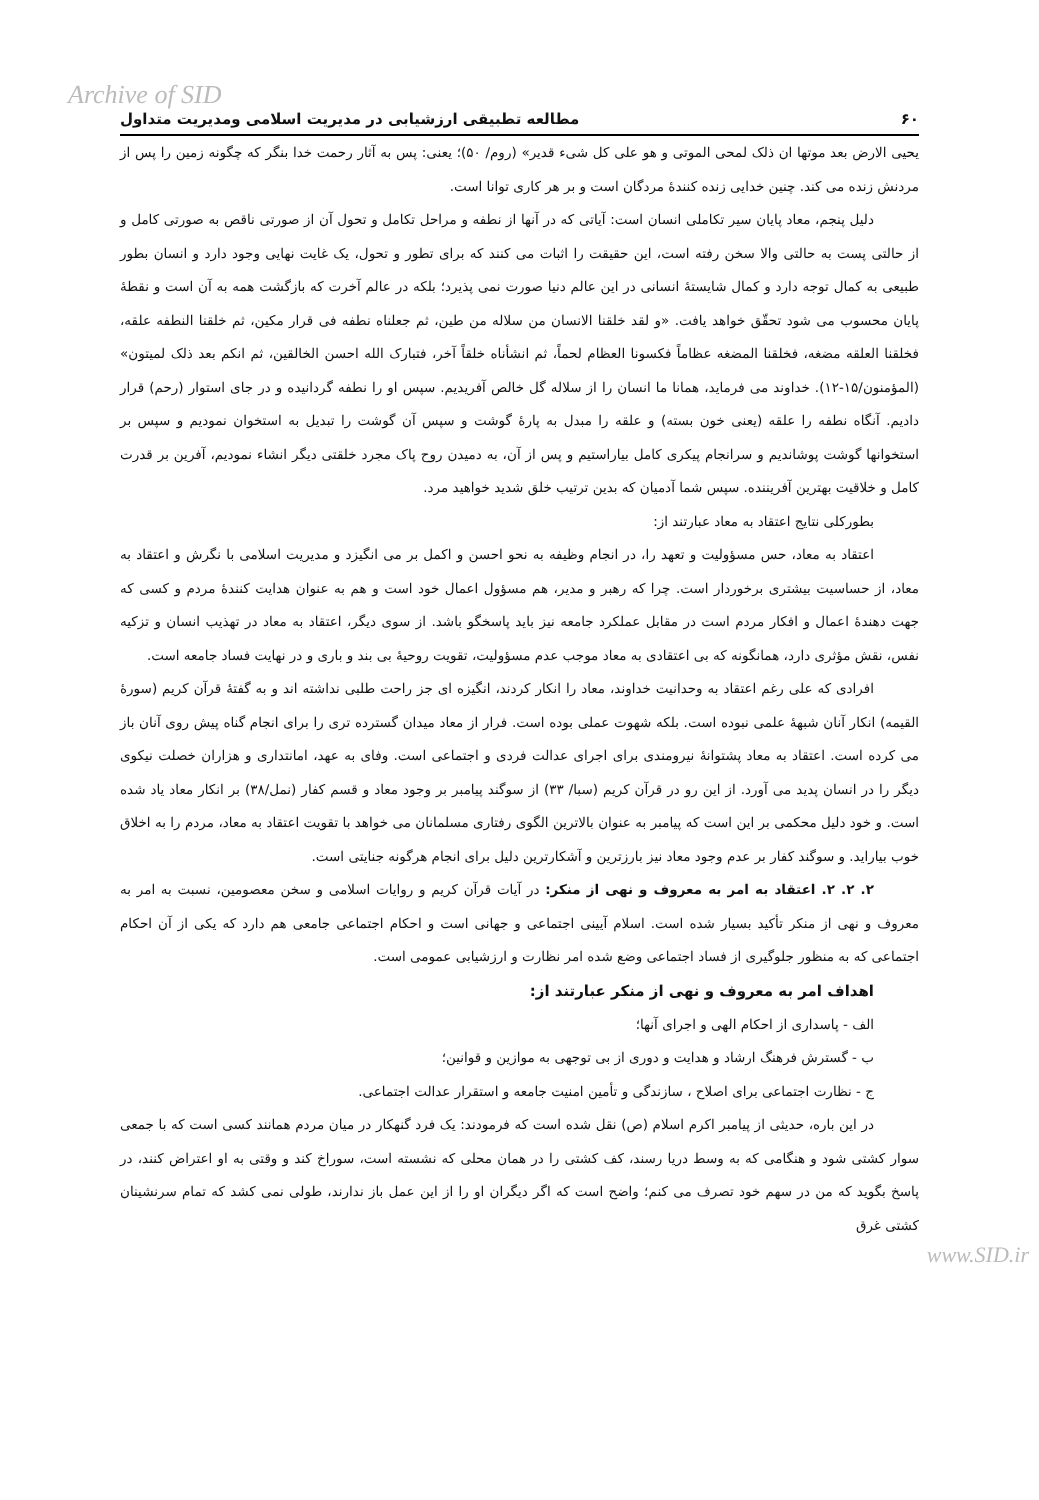Archive of SID
۶۰ مطالعه تطبیقی ارزشیابی در مدیریت اسلامی ومدیریت متداول
یحیی الارض بعد موتها ان ذلک لمحی الموتی و هو علی کل شیء قدیر» (روم/ ۵۰)؛ یعنی: پس به آثار رحمت خدا بنگر که چگونه زمین را پس از مردنش زنده می کند. چنین خدایی زنده کنندهٔ مردگان است و بر هر کاری توانا است.
دلیل پنجم، معاد پایان سیر تکاملی انسان است: آیاتی که در آنها از نطفه و مراحل تکامل و تحول آن از صورتی ناقص به صورتی کامل و از حالتی پست به حالتی والا سخن رفته است، این حقیقت را اثبات می کنند که برای تطور و تحول، یک غایت نهایی وجود دارد و انسان بطور طبیعی به کمال توجه دارد و کمال شایستهٔ انسانی در این عالم دنیا صورت نمی پذیرد؛ بلکه در عالم آخرت که بازگشت همه به آن است و نقطهٔ پایان محسوب می شود تحقّق خواهد یافت. «و لقد خلقنا الانسان من سلاله من طین، ثم جعلناه نطفه فی قرار مکین، ثم خلقنا النطفه علقه، فخلقنا العلقه مضغه، فخلقنا المضغه عظاماً فکسونا العظام لحماً، ثم انشأناه خلقاً آخر، فتبارک الله احسن الخالقین، ثم انکم بعد ذلک لمیتون» (المؤمنون/۱۵-۱۲). خداوند می فرماید، همانا ما انسان را از سلاله گل خالص آفریدیم. سپس او را نطفه گردانیده و در جای استوار (رحم) قرار دادیم. آنگاه نطفه را علقه (یعنی خون بسته) و علقه را مبدل به پارهٔ گوشت و سپس آن گوشت را تبدیل به استخوان نمودیم و سپس بر استخوانها گوشت پوشاندیم و سرانجام پیکری کامل بیاراستیم و پس از آن، به دمیدن روح پاک مجرد خلقتی دیگر انشاء نمودیم، آفرین بر قدرت کامل و خلاقیت بهترین آفریننده. سپس شما آدمیان که بدین ترتیب خلق شدید خواهید مرد.
بطورکلی نتایج اعتقاد به معاد عبارتند از:
اعتقاد به معاد، حس مسؤولیت و تعهد را، در انجام وظیفه به نحو احسن و اکمل بر می انگیزد و مدیریت اسلامی با نگرش و اعتقاد به معاد، از حساسیت بیشتری برخوردار است. چرا که رهبر و مدیر، هم مسؤول اعمال خود است و هم به عنوان هدایت کنندهٔ مردم و کسی که جهت دهندهٔ اعمال و افکار مردم است در مقابل عملکرد جامعه نیز باید پاسخگو باشد. از سوی دیگر، اعتقاد به معاد در تهذیب انسان و تزکیه نفس، نقش مؤثری دارد، همانگونه که بی اعتقادی به معاد موجب عدم مسؤولیت، تقویت روحیهٔ بی بند و باری و در نهایت فساد جامعه است.
افرادی که علی رغم اعتقاد به وحدانیت خداوند، معاد را انکار کردند، انگیزه ای جز راحت طلبی نداشته اند و به گفتهٔ قرآن کریم (سورهٔ القیمه) انکار آنان شبههٔ علمی نبوده است. بلکه شهوت عملی بوده است. فرار از معاد میدان گسترده تری را برای انجام گناه پیش روی آنان باز می کرده است. اعتقاد به معاد پشتوانهٔ نیرومندی برای اجرای عدالت فردی و اجتماعی است. وفای به عهد، امانتداری و هزاران خصلت نیکوی دیگر را در انسان پدید می آورد. از این رو در قرآن کریم (سبا/ ۳۳) از سوگند پیامبر بر وجود معاد و قسم کفار (نمل/۳۸) بر انکار معاد یاد شده است. و خود دلیل محکمی بر این است که پیامبر به عنوان بالاترین الگوی رفتاری مسلمانان می خواهد با تقویت اعتقاد به معاد، مردم را به اخلاق خوب بیاراید. و سوگند کفار بر عدم وجود معاد نیز بارزترین و آشکارترین دلیل برای انجام هرگونه جنایتی است.
۲. ۲. ۲. اعتقاد به امر به معروف و نهی از منکر: در آیات قرآن کریم و روایات اسلامی و سخن معصومین، نسبت به امر به معروف و نهی از منکر تأکید بسیار شده است. اسلام آیینی اجتماعی و جهانی است و احکام اجتماعی جامعی هم دارد که یکی از آن احکام اجتماعی که به منظور جلوگیری از فساد اجتماعی وضع شده امر نظارت و ارزشیابی عمومی است.
اهداف امر به معروف و نهی از منکر عبارتند از:
الف - پاسداری از احکام الهی و اجرای آنها؛
ب - گسترش فرهنگ ارشاد و هدایت و دوری از بی توجهی به موازین و قوانین؛
ج - نظارت اجتماعی برای اصلاح ، سازندگی و تأمین امنیت جامعه و استقرار عدالت اجتماعی.
در این باره، حدیثی از پیامبر اکرم اسلام (ص) نقل شده است که فرمودند: یک فرد گنهکار در میان مردم همانند کسی است که با جمعی سوار کشتی شود و هنگامی که به وسط دریا رسند، کف کشتی را در همان محلی که نشسته است، سوراخ کند و وقتی به او اعتراض کنند، در پاسخ بگوید که من در سهم خود تصرف می کنم؛ واضح است که اگر دیگران او را از این عمل باز ندارند، طولی نمی کشد که تمام سرنشینان کشتی غرق
www.SID.ir